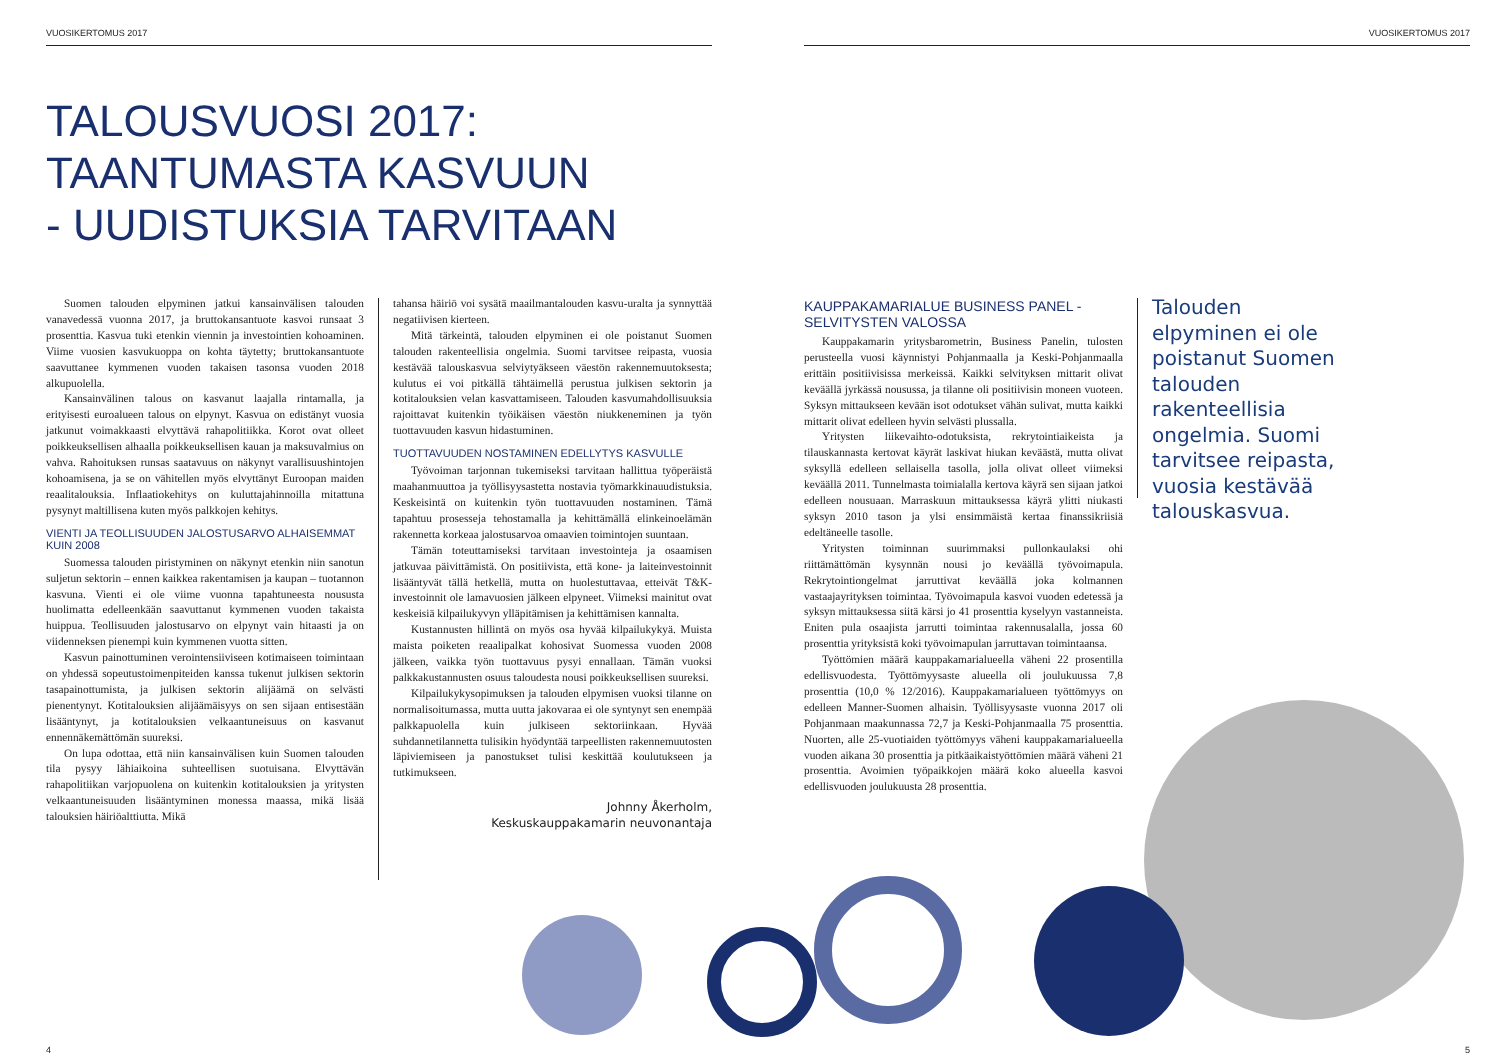VUOSIKERTOMUS 2017 VUOSIKERTOMUS 2017
TALOUSVUOSI 2017:
TAANTUMASTA KASVUUN
- UUDISTUKSIA TARVITAAN
Suomen talouden elpyminen jatkui kansainvälisen talouden vanavedessä vuonna 2017, ja bruttokansantuote kasvoi runsaat 3 prosenttia. Kasvua tuki etenkin viennin ja investointien kohoaminen. Viime vuosien kasvukuoppa on kohta täytetty; bruttokansantuote saavuttanee kymmenen vuoden takaisen tasonsa vuoden 2018 alkupuolella.
Kansainvälinen talous on kasvanut laajalla rintamalla, ja erityisesti euroalueen talous on elpynyt. Kasvua on edistänyt vuosia jatkunut voimakkaasti elvyttävä rahapolitiikka. Korot ovat olleet poikkeuksellisen alhaalla poikkeuksellisen kauan ja maksuvalmius on vahva. Rahoituksen runsas saatavuus on näkynyt varallisuushintojen kohoamisena, ja se on vähitellen myös elvyttänyt Euroopan maiden reaalitalouksia. Inflaatiokehitys on kuluttajahinnoilla mitattuna pysynyt maltillisena kuten myös palkkojen kehitys.
VIENTI JA TEOLLISUUDEN JALOSTUSARVO ALHAISEMMAT KUIN 2008
Suomessa talouden piristyminen on näkynyt etenkin niin sanotun suljetun sektorin – ennen kaikkea rakentamisen ja kaupan – tuotannon kasvuna. Vienti ei ole viime vuonna tapahtuneesta noususta huolimatta edelleenkään saavuttanut kymmenen vuoden takaista huippua. Teollisuuden jalostusarvo on elpynyt vain hitaasti ja on viidenneksen pienempi kuin kymmenen vuotta sitten.
Kasvun painottuminen verointensiiviseen kotimaiseen toimintaan on yhdessä sopeutustoimenpiteiden kanssa tukenut julkisen sektorin tasapainottumista, ja julkisen sektorin alijäämä on selvästi pienentynyt. Kotitalouksien alijäämäisyys on sen sijaan entisestään lisääntynyt, ja kotitalouksien velkaantuneisuus on kasvanut ennennäkemättömän suureksi.
On lupa odottaa, että niin kansainvälisen kuin Suomen talouden tila pysyy lähiaikoina suhteellisen suotuisana. Elvyttävän rahapolitiikan varjopuolena on kuitenkin kotitalouksien ja yritysten velkaantuneisuuden lisääntyminen monessa maassa, mikä lisää talouksien häiriöalttiutta. Mikä
tahansa häiriö voi sysätä maailmantalouden kasvu-uralta ja synnyttää negatiivisen kierteen.
Mitä tärkeintä, talouden elpyminen ei ole poistanut Suomen talouden rakenteellisia ongelmia. Suomi tarvitsee reipasta, vuosia kestävää talouskasvua selviytyäkseen väestön rakennemuutoksesta; kulutus ei voi pitkällä tähtäimellä perustua julkisen sektorin ja kotitalouksien velan kasvattamiseen. Talouden kasvumahdollisuuksia rajoittavat kuitenkin työikäisen väestön niukkeneminen ja työn tuottavuuden kasvun hidastuminen.
TUOTTAVUUDEN NOSTAMINEN EDELLYTYS KASVULLE
Työvoiman tarjonnan tukemiseksi tarvitaan hallittua työperäistä maahanmuuttoa ja työllisyysastetta nostavia työmarkkinauudistuksia. Keskeisintä on kuitenkin työn tuottavuuden nostaminen. Tämä tapahtuu prosesseja tehostamalla ja kehittämällä elinkeinoelämän rakennetta korkeaa jalostusarvoa omaavien toimintojen suuntaan.
Tämän toteuttamiseksi tarvitaan investointeja ja osaamisen jatkuvaa päivittämistä. On positiivista, että kone- ja laiteinvestoinnit lisääntyvät tällä hetkellä, mutta on huolestuttavaa, etteivät T&K-investoinnit ole lamavuosien jälkeen elpyneet. Viimeksi mainitut ovat keskeisiä kilpailukyvyn ylläpitämisen ja kehittämisen kannalta.
Kustannusten hillintä on myös osa hyvää kilpailukykyä. Muista maista poiketen reaalipalkat kohosivat Suomessa vuoden 2008 jälkeen, vaikka työn tuottavuus pysyi ennallaan. Tämän vuoksi palkkakustannusten osuus taloudesta nousi poikkeuksellisen suureksi.
Kilpailukykysopimuksen ja talouden elpymisen vuoksi tilanne on normalisoitumassa, mutta uutta jakovaraa ei ole syntynyt sen enempää palkkapuolella kuin julkiseen sektoriinkaan. Hyvää suhdannetilannetta tulisikin hyödyntää tarpeellisten rakennemuutosten läpiviemiseen ja panostukset tulisi keskittää koulutukseen ja tutkimukseen.
Johnny Åkerholm,
Keskuskauppakamarin neuvonantaja
KAUPPAKAMARIALUE BUSINESS PANEL -SELVITYSTEN VALOSSA
Kauppakamarin yritysbarometrin, Business Panelin, tulosten perusteella vuosi käynnistyi Pohjanmaalla ja Keski-Pohjanmaalla erittäin positiivisissa merkeissä. Kaikki selvityksen mittarit olivat keväällä jyrkässä nousussa, ja tilanne oli positiivisin moneen vuoteen. Syksyn mittaukseen kevään isot odotukset vähän sulivat, mutta kaikki mittarit olivat edelleen hyvin selvästi plussalla.
Yritysten liikevaihto-odotuksista, rekrytointiaikeista ja tilauskannasta kertovat käyrät laskivat hiukan keväästä, mutta olivat syksyllä edelleen sellaisella tasolla, jolla olivat olleet viimeksi keväällä 2011. Tunnelmasta toimialalla kertova käyrä sen sijaan jatkoi edelleen nousuaan. Marraskuun mittauksessa käyrä ylitti niukasti syksyn 2010 tason ja ylsi ensimmäistä kertaa finanssikriisiä edeltäneelle tasolle.
Yritysten toiminnan suurimmaksi pullonkaulaksi ohi riittämättömän kysynnän nousi jo keväällä työvoimapula. Rekrytointiongelmat jarruttivat keväällä joka kolmannen vastaajayrityksen toimintaa. Työvoimapula kasvoi vuoden edetessä ja syksyn mittauksessa siitä kärsi jo 41 prosenttia kyselyyn vastanneista. Eniten pula osaajista jarrutti toimintaa rakennusalalla, jossa 60 prosenttia yrityksistä koki työvoimapulan jarruttavan toimintaansa.
Työttömien määrä kauppakamarialueella väheni 22 prosentilla edellisvuodesta. Työttömyysaste alueella oli joulukuussa 7,8 prosenttia (10,0 % 12/2016). Kauppakamarialueen työttömyys on edelleen Manner-Suomen alhaisin. Työllisyysaste vuonna 2017 oli Pohjanmaan maakunnassa 72,7 ja Keski-Pohjanmaalla 75 prosenttia. Nuorten, alle 25-vuotiaiden työttömyys väheni kauppakamarialueella vuoden aikana 30 prosenttia ja pitkäaikaistyöttömien määrä väheni 21 prosenttia. Avoimien työpaikkojen määrä koko alueella kasvoi edellisvuoden joulukuusta 28 prosenttia.
Talouden elpyminen ei ole poistanut Suomen talouden rakenteellisia ongelmia. Suomi tarvitsee reipasta, vuosia kestävää talouskasvua.
4 5